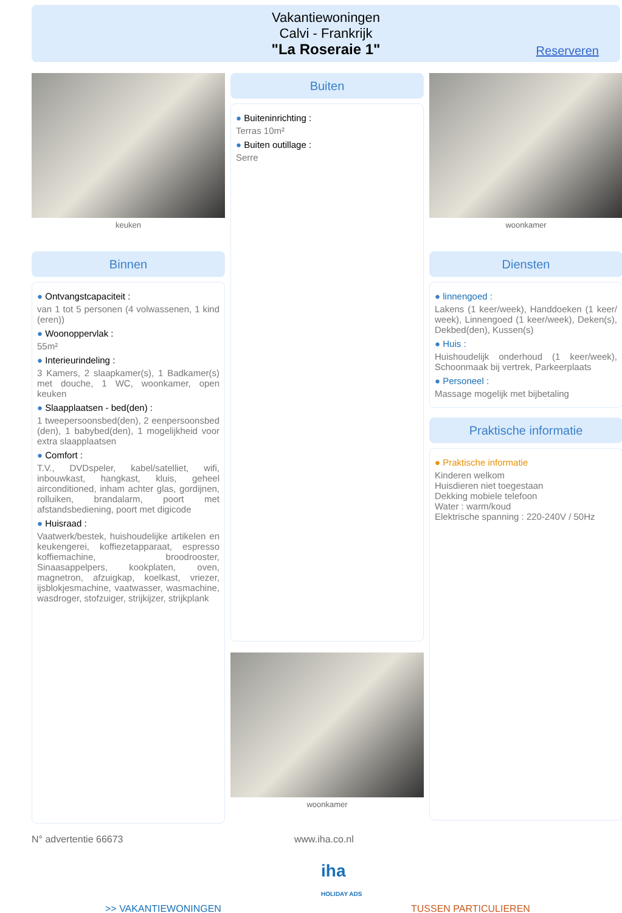Vakantiewoningen
Calvi - Frankrijk
"La Roseraie 1"
Reserveren
keuken
Binnen
● Ontvangstcapaciteit :
van 1 tot 5 personen (4 volwassenen, 1 kind (eren))
● Woonoppervlak :
55m²
● Interieurindeling :
3 Kamers, 2 slaapkamer(s), 1 Badkamer(s) met douche, 1 WC, woonkamer, open keuken
● Slaapplaatsen - bed(den) :
1 tweepersoonsbed(den), 2 eenpersoonsbed (den), 1 babybed(den), 1 mogelijkheid voor extra slaapplaatsen
● Comfort :
T.V., DVDspeler, kabel/satelliet, wifi, inbouwkast, hangkast, kluis, geheel airconditioned, inham achter glas, gordijnen, rolluiken, brandalarm, poort met afstandsbediening, poort met digicode
● Huisraad :
Vaatwerk/bestek, huishoudelijke artikelen en keukengerei, koffiezetapparaat, espresso koffiemachine, broodrooster, Sinaasappelpers, kookplaten, oven, magnetron, afzuigkap, koelkast, vriezer, ijsblokjesmachine, vaatwasser, wasmachine, wasdroger, stofzuiger, strijkijzer, strijkplank
Buiten
● Buiteninrichting :
Terras 10m²
● Buiten outillage :
Serre
woonkamer
woonkamer
Diensten
● linnengoed :
Lakens (1 keer/week), Handdoeken (1 keer/ week), Linnengoed (1 keer/week), Deken(s), Dekbed(den), Kussen(s)
● Huis :
Huishoudelijk onderhoud (1 keer/week), Schoonmaak bij vertrek, Parkeerplaats
● Personeel :
Massage mogelijk met bijbetaling
Praktische informatie
● Praktische informatie
Kinderen welkom
Huisdieren niet toegestaan
Dekking mobiele telefoon
Water : warm/koud
Elektrische spanning : 220-240V / 50Hz
N° advertentie 66673 www.iha.co.nl
iha
HOLIDAY ADS
>> VAKANTIEWONINGEN TUSSEN PARTICULIEREN